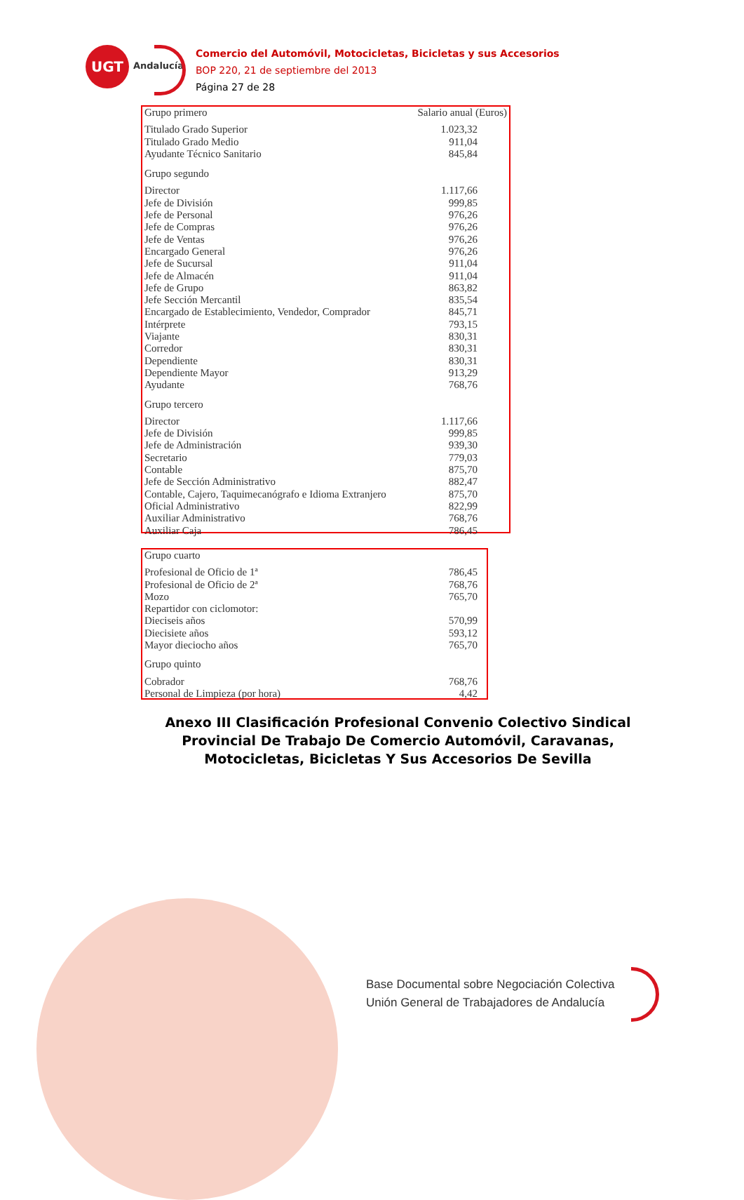UGT
Andalucía
Comercio del Automóvil, Motocicletas, Bicicletas y sus Accesorios
BOP 220, 21 de septiembre del 2013
Página 27 de 28
| Grupo primero | Salario anual (Euros) |
| --- | --- |
| Titulado Grado Superior | 1.023,32 |
| Titulado Grado Medio | 911,04 |
| Ayudante Técnico Sanitario | 845,84 |
| Grupo segundo | |
| Director | 1.117,66 |
| Jefe de División | 999,85 |
| Jefe de Personal | 976,26 |
| Jefe de Compras | 976,26 |
| Jefe de Ventas | 976,26 |
| Encargado General | 976,26 |
| Jefe de Sucursal | 911,04 |
| Jefe de Almacén | 911,04 |
| Jefe de Grupo | 863,82 |
| Jefe Sección Mercantil | 835,54 |
| Encargado de Establecimiento, Vendedor, Comprador | 845,71 |
| Intérprete | 793,15 |
| Viajante | 830,31 |
| Corredor | 830,31 |
| Dependiente | 830,31 |
| Dependiente Mayor | 913,29 |
| Ayudante | 768,76 |
| Grupo tercero | |
| Director | 1.117,66 |
| Jefe de División | 999,85 |
| Jefe de Administración | 939,30 |
| Secretario | 779,03 |
| Contable | 875,70 |
| Jefe de Sección Administrativo | 882,47 |
| Contable, Cajero, Taquimecanógrafo e Idioma Extranjero | 875,70 |
| Oficial Administrativo | 822,99 |
| Auxiliar Administrativo | 768,76 |
| Auxiliar Caja | 786,45 |
| Grupo cuarto | |
| --- | --- |
| Profesional de Oficio de 1ª | 786,45 |
| Profesional de Oficio de 2ª | 768,76 |
| Mozo | 765,70 |
| Repartidor con ciclomotor: | |
| Dieciseis años | 570,99 |
| Diecisiete años | 593,12 |
| Mayor dieciocho años | 765,70 |
| Grupo quinto | |
| Cobrador | 768,76 |
| Personal de Limpieza (por hora) | 4,42 |
Anexo III Clasificación Profesional Convenio Colectivo Sindical Provincial De Trabajo De Comercio Automóvil, Caravanas, Motocicletas, Bicicletas Y Sus Accesorios De Sevilla
Base Documental sobre Negociación Colectiva
Unión General de Trabajadores de Andalucía